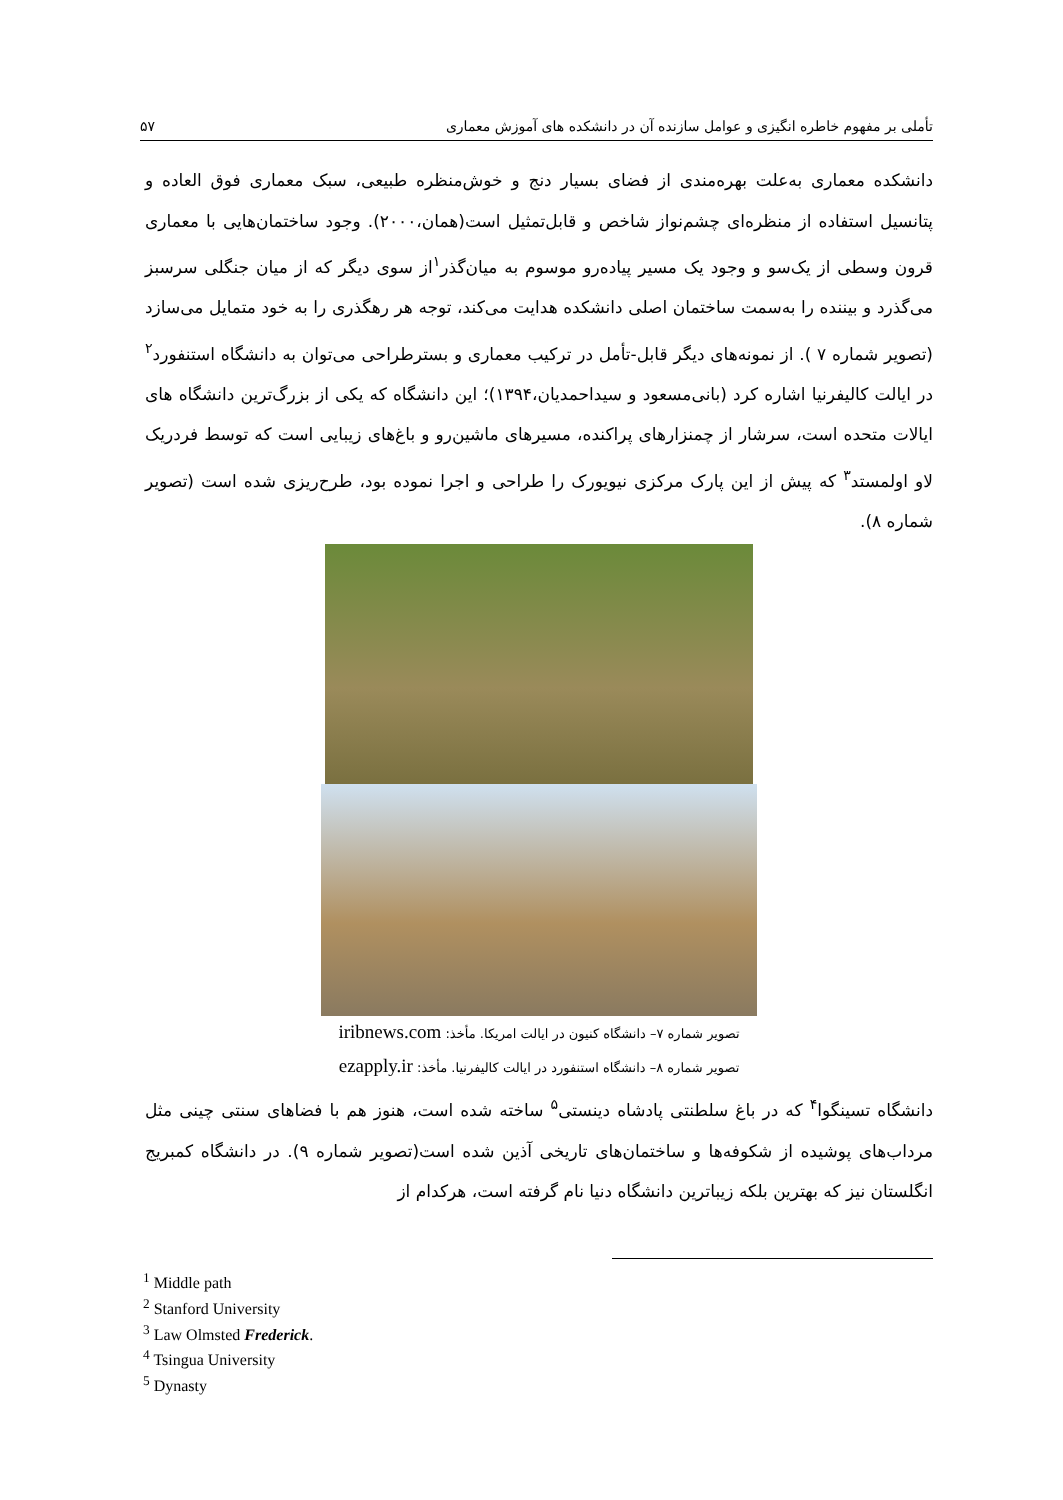تأملی بر مفهوم خاطره انگیزی و عوامل سازنده آن در دانشکده های آموزش معماری ۵۷
دانشکده معماری به‌علت بهره‌مندی از فضای بسیار دنج و خوش‌منظره طبیعی، سبک معماری فوق العاده و پتانسیل استفاده از منظره‌ای چشم‌نواز شاخص و قابل‌تمثیل است(همان،۲۰۰۰). وجود ساختمان‌هایی با معماری قرون وسطی از یک‌سو و وجود یک مسیر پیاده‌رو موسوم به میان‌گذر<sup>۱</sup>از سوی دیگر که از میان جنگلی سرسبز می‌گذرد و بیننده را به‌سمت ساختمان اصلی دانشکده هدایت می‌کند، توجه هر رهگذری را به خود متمایل می‌سازد (تصویر شماره ۷ ). از نمونه‌های دیگر قابل-تأمل در ترکیب معماری و بسترطراحی می‌توان به دانشگاه استنفورد<sup>۲</sup> در ایالت کالیفرنیا اشاره کرد (بانی‌مسعود و سیداحمدیان،۱۳۹۴)؛ این دانشگاه که یکی از بزرگ‌ترین دانشگاه های ایالات متحده است، سرشار از چمنزارهای پراکنده، مسیرهای ماشین‌رو و باغ‌های زیبایی است که توسط فردریک لاو اولمستد<sup>۳</sup> که پیش از این پارک مرکزی نیویورک را طراحی و اجرا نموده بود، طرح‌ریزی شده است (تصویر شماره ۸).
تصویر شماره ۷– دانشگاه کنیون در ایالت امریکا. مأخذ: iribnews.com
تصویر شماره ۸– دانشگاه استنفورد در ایالت کالیفرنیا. مأخذ: ezapply.ir
دانشگاه تسینگوا<sup>۴</sup> که در باغ سلطنتی پادشاه دینستی<sup>۵</sup> ساخته شده است، هنوز هم با فضاهای سنتی چینی مثل مرداب‌های پوشیده از شکوفه‌ها و ساختمان‌های تاریخی آذین شده است(تصویر شماره ۹). در دانشگاه کمبریج انگلستان نیز که بهترین بلکه زیباترین دانشگاه دنیا نام گرفته است، هرکدام از
<sup>1</sup> Middle path
<sup>2</sup> Stanford University
<sup>3</sup> Law Olmsted Frederick.
<sup>4</sup> Tsingua University
<sup>5</sup> Dynasty